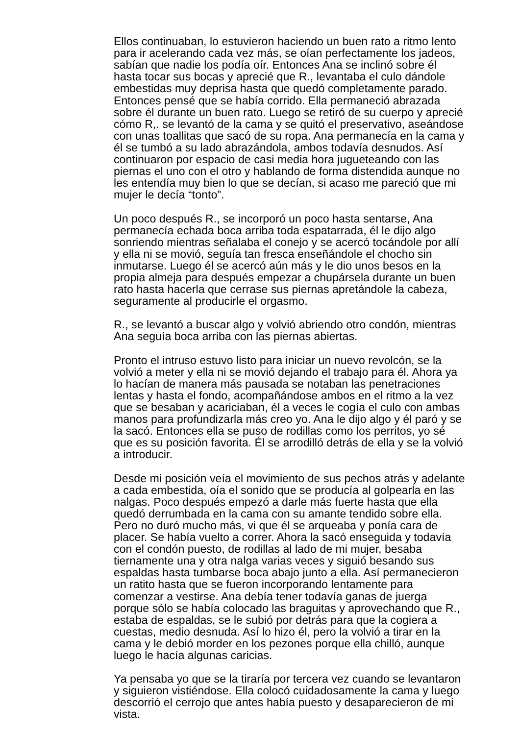Ellos continuaban, lo estuvieron haciendo un buen rato a ritmo lento para ir acelerando cada vez más, se oían perfectamente los jadeos, sabían que nadie los podía oír. Entonces Ana se inclinó sobre él hasta tocar sus bocas y aprecié que R., levantaba el culo dándole embestidas muy deprisa hasta que quedó completamente parado. Entonces pensé que se había corrido. Ella permaneció abrazada sobre él durante un buen rato. Luego se retiró de su cuerpo y aprecié cómo R,. se levantó de la cama y se quitó el preservativo, aseándose con unas toallitas que sacó de su ropa. Ana permanecía en la cama y él se tumbó a su lado abrazándola, ambos todavía desnudos. Así continuaron por espacio de casi media hora jugueteando con las piernas el uno con el otro y hablando de forma distendida aunque no les entendía muy bien lo que se decían, si acaso me pareció que mi mujer le decía “tonto”.
Un poco después R., se incorporó un poco hasta sentarse, Ana permanecía echada boca arriba toda espatarrada, él le dijo algo sonriendo mientras señalaba el conejo y se acercó tocándole por allí y ella ni se movió, seguía tan fresca enseñándole el chocho sin inmutarse. Luego él se acercó aún más y le dio unos besos en la propia almeja para después empezar a chupársela durante un buen rato hasta hacerla que cerrase sus piernas apretándole la cabeza, seguramente al producirle el orgasmo.
R., se levantó a buscar algo y volvió abriendo otro condón, mientras Ana seguía boca arriba con las piernas abiertas.
Pronto el intruso estuvo listo para iniciar un nuevo revolcón, se la volvió a meter y ella ni se movió dejando el trabajo para él. Ahora ya lo hacían de manera más pausada se notaban las penetraciones lentas y hasta el fondo, acompañándose ambos en el ritmo a la vez que se besaban y acariciaban, él a veces le cogía el culo con ambas manos para profundizarla más creo yo. Ana le dijo algo y él paró y se la sacó. Entonces ella se puso de rodillas como los perritos, yo sé que es su posición favorita. Él se arrodilló detrás de ella y se la volvió a introducir.
Desde mi posición veía el movimiento de sus pechos atrás y adelante a cada embestida, oía el sonido que se producía al golpearla en las nalgas. Poco después empezó a darle más fuerte hasta que ella quedó derrumbada en la cama con su amante tendido sobre ella. Pero no duró mucho más, vi que él se arqueaba y ponía cara de placer. Se había vuelto a correr. Ahora la sacó enseguida y todavía con el condón puesto, de rodillas al lado de mi mujer, besaba tiernamente una y otra nalga varias veces y siguió besando sus espaldas hasta tumbarse boca abajo junto a ella. Así permanecieron un ratito hasta que se fueron incorporando lentamente para comenzar a vestirse. Ana debía tener todavía ganas de juerga porque sólo se había colocado las braguitas y aprovechando que R., estaba de espaldas, se le subió por detrás para que la cogiera a cuestas, medio desnuda. Así lo hizo él, pero la volvió a tirar en la cama y le debió morder en los pezones porque ella chilló, aunque luego le hacía algunas caricias.
Ya pensaba yo que se la tiraría por tercera vez cuando se levantaron y siguieron vistiéndose. Ella colocó cuidadosamente la cama y luego descorrió el cerrojo que antes había puesto y desaparecieron de mi vista.